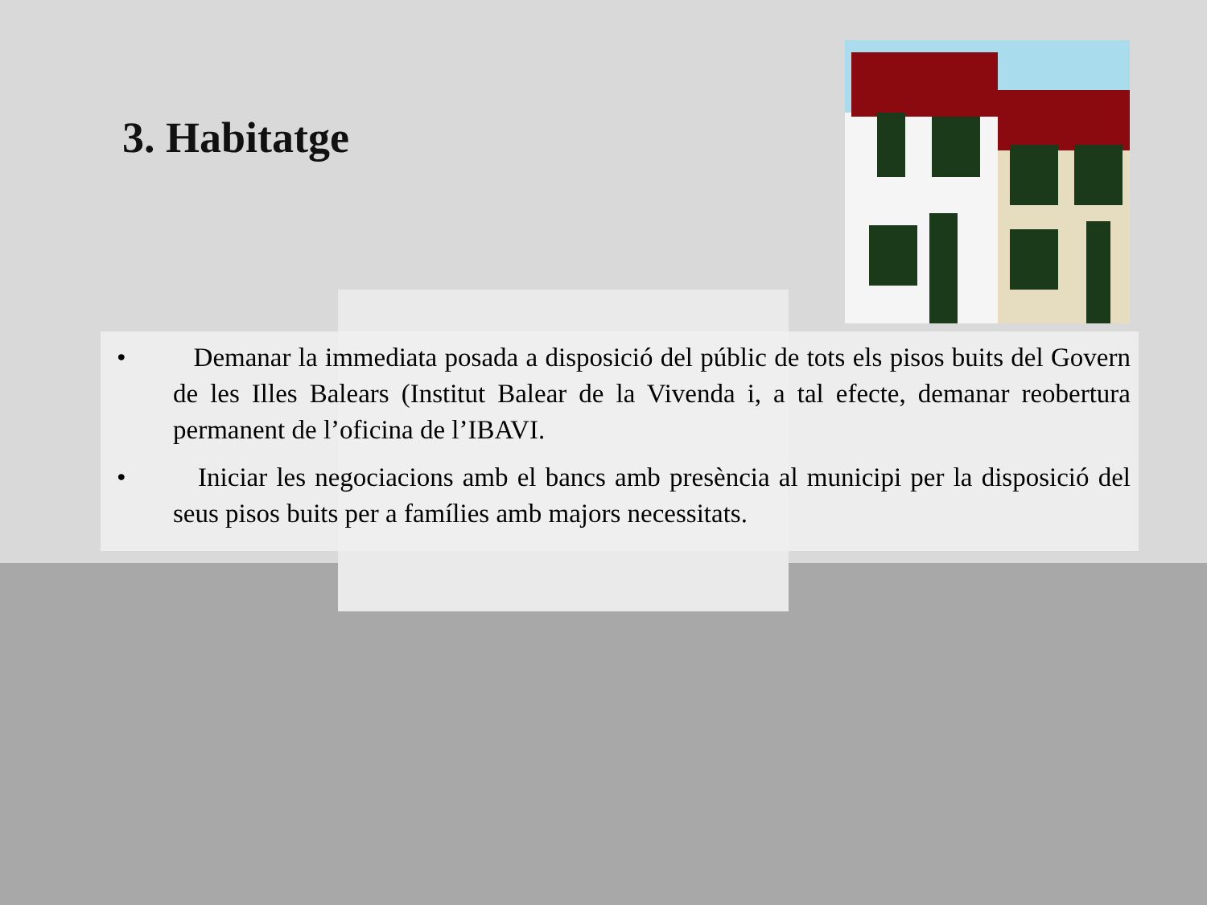3. Habitatge
• Demanar la immediata posada a disposició del públic de tots els pisos buits del Govern de les Illes Balears (Institut Balear de la Vivenda i, a tal efecte, demanar reobertura permanent de l’oficina de l’IBAVI.
• Iniciar les negociacions amb el bancs amb presència al municipi per la disposició del seus pisos buits per a famílies amb majors necessitats.